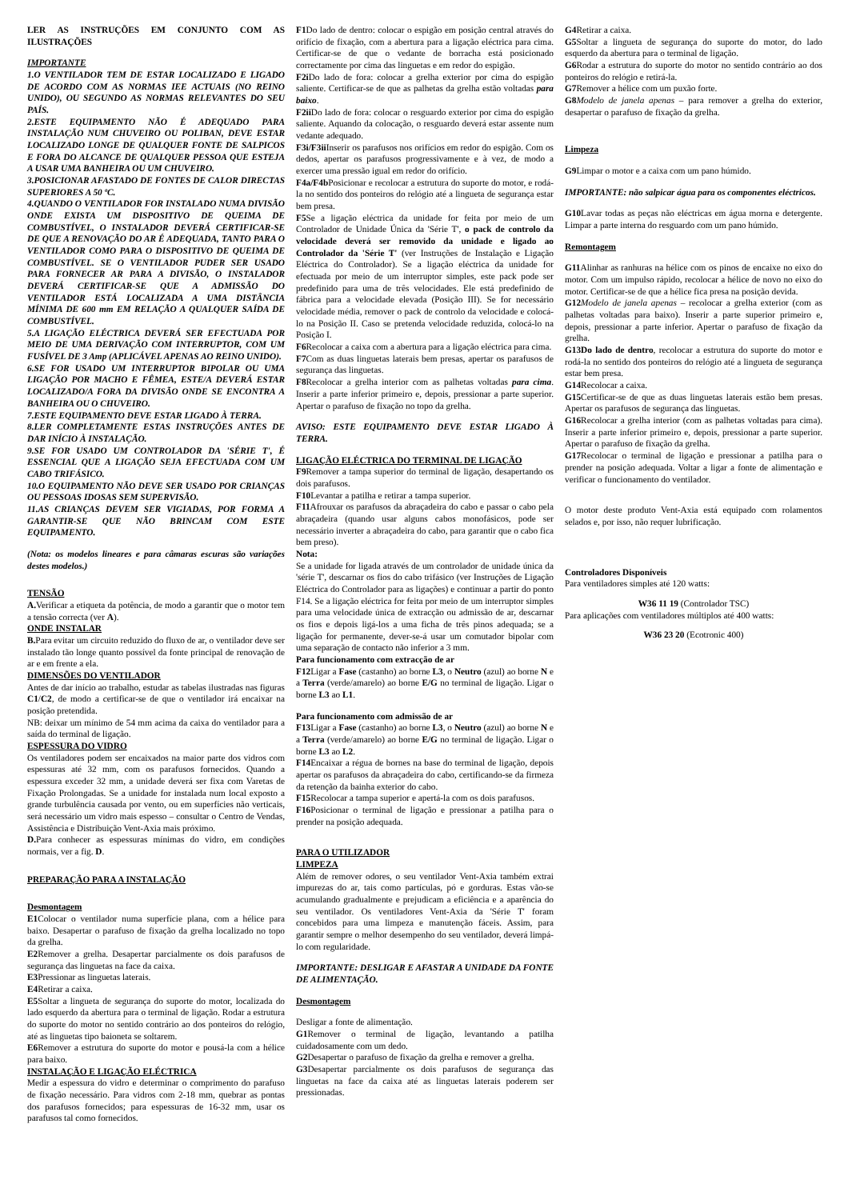LER AS INSTRUÇÕES EM CONJUNTO COM AS ILUSTRAÇÕES
IMPORTANTE
1.O VENTILADOR TEM DE ESTAR LOCALIZADO E LIGADO DE ACORDO COM AS NORMAS IEE ACTUAIS (NO REINO UNIDO), OU SEGUNDO AS NORMAS RELEVANTES DO SEU PAÍS.
2.ESTE EQUIPAMENTO NÃO É ADEQUADO PARA INSTALAÇÃO NUM CHUVEIRO OU POLIBAN, DEVE ESTAR LOCALIZADO LONGE DE QUALQUER FONTE DE SALPICOS E FORA DO ALCANCE DE QUALQUER PESSOA QUE ESTEJA A USAR UMA BANHEIRA OU UM CHUVEIRO.
3.POSICIONAR AFASTADO DE FONTES DE CALOR DIRECTAS SUPERIORES A 50 ºC.
4.QUANDO O VENTILADOR FOR INSTALADO NUMA DIVISÃO ONDE EXISTA UM DISPOSITIVO DE QUEIMA DE COMBUSTÍVEL, O INSTALADOR DEVERÁ CERTIFICAR-SE DE QUE A RENOVAÇÃO DO AR É ADEQUADA, TANTO PARA O VENTILADOR COMO PARA O DISPOSITIVO DE QUEIMA DE COMBUSTÍVEL. SE O VENTILADOR PUDER SER USADO PARA FORNECER AR PARA A DIVISÃO, O INSTALADOR DEVERÁ CERTIFICAR-SE QUE A ADMISSÃO DO VENTILADOR ESTÁ LOCALIZADA A UMA DISTÂNCIA MÍNIMA DE 600 mm EM RELAÇÃO A QUALQUER SAÍDA DE COMBUSTÍVEL.
5.A LIGAÇÃO ELÉCTRICA DEVERÁ SER EFECTUADA POR MEIO DE UMA DERIVAÇÃO COM INTERRUPTOR, COM UM FUSÍVEL DE 3 Amp (APLICÁVEL APENAS AO REINO UNIDO).
6.SE FOR USADO UM INTERRUPTOR BIPOLAR OU UMA LIGAÇÃO POR MACHO E FÊMEA, ESTE/A DEVERÁ ESTAR LOCALIZADO/A FORA DA DIVISÃO ONDE SE ENCONTRA A BANHEIRA OU O CHUVEIRO.
7.ESTE EQUIPAMENTO DEVE ESTAR LIGADO À TERRA.
8.LER COMPLETAMENTE ESTAS INSTRUÇÕES ANTES DE DAR INÍCIO À INSTALAÇÃO.
9.SE FOR USADO UM CONTROLADOR DA 'SÉRIE T', É ESSENCIAL QUE A LIGAÇÃO SEJA EFECTUADA COM UM CABO TRIFÁSICO.
10.O EQUIPAMENTO NÃO DEVE SER USADO POR CRIANÇAS OU PESSOAS IDOSAS SEM SUPERVISÃO.
11.AS CRIANÇAS DEVEM SER VIGIADAS, POR FORMA A GARANTIR-SE QUE NÃO BRINCAM COM ESTE EQUIPAMENTO.
(Nota: os modelos lineares e para câmaras escuras são variações destes modelos.)
TENSÃO
A. Verificar a etiqueta da potência, de modo a garantir que o motor tem a tensão correcta (ver A).
ONDE INSTALAR
B. Para evitar um circuito reduzido do fluxo de ar, o ventilador deve ser instalado tão longe quanto possível da fonte principal de renovação de ar e em frente a ela.
DIMENSÕES DO VENTILADOR
Antes de dar início ao trabalho, estudar as tabelas ilustradas nas figuras C1/C2, de modo a certificar-se de que o ventilador irá encaixar na posição pretendida.
NB: deixar um mínimo de 54 mm acima da caixa do ventilador para a saída do terminal de ligação.
ESPESSURA DO VIDRO
Os ventiladores podem ser encaixados na maior parte dos vidros com espessuras até 32 mm, com os parafusos fornecidos. Quando a espessura exceder 32 mm, a unidade deverá ser fixa com Varetas de Fixação Prolongadas. Se a unidade for instalada num local exposto a grande turbulência causada por vento, ou em superfícies não verticais, será necessário um vidro mais espesso – consultar o Centro de Vendas, Assistência e Distribuição Vent-Axia mais próximo.
D. Para conhecer as espessuras mínimas do vidro, em condições normais, ver a fig. D.
PREPARAÇÃO PARA A INSTALAÇÃO
Desmontagem
E1 Colocar o ventilador numa superfície plana, com a hélice para baixo. Desapertar o parafuso de fixação da grelha localizado no topo da grelha.
E2 Remover a grelha. Desapertar parcialmente os dois parafusos de segurança das linguetas na face da caixa.
E3 Pressionar as linguetas laterais.
E4 Retirar a caixa.
E5 Soltar a lingueta de segurança do suporte do motor, localizada do lado esquerdo da abertura para o terminal de ligação. Rodar a estrutura do suporte do motor no sentido contrário ao dos ponteiros do relógio, até as linguetas tipo baioneta se soltarem.
E6 Remover a estrutura do suporte do motor e pousá-la com a hélice para baixo.
INSTALAÇÃO E LIGAÇÃO ELÉCTRICA
Medir a espessura do vidro e determinar o comprimento do parafuso de fixação necessário. Para vidros com 2-18 mm, quebrar as pontas dos parafusos fornecidos; para espessuras de 16-32 mm, usar os parafusos tal como fornecidos.
F1 Do lado de dentro: colocar o espigão em posição central através do orifício de fixação, com a abertura para a ligação eléctrica para cima. Certificar-se de que o vedante de borracha está posicionado correctamente por cima das linguetas e em redor do espigão.
F2i Do lado de fora: colocar a grelha exterior por cima do espigão saliente. Certificar-se de que as palhetas da grelha estão voltadas para baixo.
F2ii Do lado de fora: colocar o resguardo exterior por cima do espigão saliente. Aquando da colocação, o resguardo deverá estar assente num vedante adequado.
F3i/F3ii Inserir os parafusos nos orifícios em redor do espigão. Com os dedos, apertar os parafusos progressivamente e à vez, de modo a exercer uma pressão igual em redor do orifício.
F4a/F4b Posicionar e recolocar a estrutura do suporte do motor, e rodá-la no sentido dos ponteiros do relógio até a lingueta de segurança estar bem presa.
F5 Se a ligação eléctrica da unidade for feita por meio de um Controlador de Unidade Única da 'Série T', o pack de controlo da velocidade deverá ser removido da unidade e ligado ao Controlador da 'Série T' (ver Instruções de Instalação e Ligação Eléctrica do Controlador). Se a ligação eléctrica da unidade for efectuada por meio de um interruptor simples, este pack pode ser predefinido para uma de três velocidades. Ele está predefinido de fábrica para a velocidade elevada (Posição III). Se for necessário velocidade média, remover o pack de controlo da velocidade e colocá-lo na Posição II. Caso se pretenda velocidade reduzida, colocá-lo na Posição I.
F6 Recolocar a caixa com a abertura para a ligação eléctrica para cima.
F7 Com as duas linguetas laterais bem presas, apertar os parafusos de segurança das linguetas.
F8 Recolocar a grelha interior com as palhetas voltadas para cima. Inserir a parte inferior primeiro e, depois, pressionar a parte superior. Apertar o parafuso de fixação no topo da grelha.
AVISO: ESTE EQUIPAMENTO DEVE ESTAR LIGADO À TERRA.
LIGAÇÃO ELÉCTRICA DO TERMINAL DE LIGAÇÃO
F9 Remover a tampa superior do terminal de ligação, desapertando os dois parafusos.
F10 Levantar a patilha e retirar a tampa superior.
F11 Afrouxar os parafusos da abraçadeira do cabo e passar o cabo pela abraçadeira (quando usar alguns cabos monofásicos, pode ser necessário inverter a abraçadeira do cabo, para garantir que o cabo fica bem preso).
Nota:
Se a unidade for ligada através de um controlador de unidade única da 'série T', descarnar os fios do cabo trifásico (ver Instruções de Ligação Eléctrica do Controlador para as ligações) e continuar a partir do ponto F14. Se a ligação eléctrica for feita por meio de um interruptor simples para uma velocidade única de extracção ou admissão de ar, descarnar os fios e depois ligá-los a uma ficha de três pinos adequada; se a ligação for permanente, dever-se-á usar um comutador bipolar com uma separação de contacto não inferior a 3 mm.
Para funcionamento com extracção de ar
F12 Ligar a Fase (castanho) ao borne L3, o Neutro (azul) ao borne N e a Terra (verde/amarelo) ao borne E/G no terminal de ligação. Ligar o borne L3 ao L1.
Para funcionamento com admissão de ar
F13 Ligar a Fase (castanho) ao borne L3, o Neutro (azul) ao borne N e a Terra (verde/amarelo) ao borne E/G no terminal de ligação. Ligar o borne L3 ao L2.
F14 Encaixar a régua de bornes na base do terminal de ligação, depois apertar os parafusos da abraçadeira do cabo, certificando-se da firmeza da retenção da bainha exterior do cabo.
F15 Recolocar a tampa superior e apertá-la com os dois parafusos.
F16 Posicionar o terminal de ligação e pressionar a patilha para o prender na posição adequada.
PARA O UTILIZADOR
LIMPEZA
Além de remover odores, o seu ventilador Vent-Axia também extrai impurezas do ar, tais como partículas, pó e gorduras. Estas vão-se acumulando gradualmente e prejudicam a eficiência e a aparência do seu ventilador. Os ventiladores Vent-Axia da 'Série T' foram concebidos para uma limpeza e manutenção fáceis. Assim, para garantir sempre o melhor desempenho do seu ventilador, deverá limpá-lo com regularidade.
IMPORTANTE: DESLIGAR E AFASTAR A UNIDADE DA FONTE DE ALIMENTAÇÃO.
Desmontagem
Desligar a fonte de alimentação.
G1 Remover o terminal de ligação, levantando a patilha cuidadosamente com um dedo.
G2 Desapertar o parafuso de fixação da grelha e remover a grelha.
G3 Desapertar parcialmente os dois parafusos de segurança das linguetas na face da caixa até as linguetas laterais poderem ser pressionadas.
G4 Retirar a caixa.
G5 Soltar a lingueta de segurança do suporte do motor, do lado esquerdo da abertura para o terminal de ligação.
G6 Rodar a estrutura do suporte do motor no sentido contrário ao dos ponteiros do relógio e retirá-la.
G7 Remover a hélice com um puxão forte.
G8 Modelo de janela apenas – para remover a grelha do exterior, desapertar o parafuso de fixação da grelha.
Limpeza
G9 Limpar o motor e a caixa com um pano húmido.
IMPORTANTE: não salpicar água para os componentes eléctricos.
G10 Lavar todas as peças não eléctricas em água morna e detergente. Limpar a parte interna do resguardo com um pano húmido.
Remontagem
G11 Alinhar as ranhuras na hélice com os pinos de encaixe no eixo do motor. Com um impulso rápido, recolocar a hélice de novo no eixo do motor. Certificar-se de que a hélice fica presa na posição devida.
G12 Modelo de janela apenas – recolocar a grelha exterior (com as palhetas voltadas para baixo). Inserir a parte superior primeiro e, depois, pressionar a parte inferior. Apertar o parafuso de fixação da grelha.
G13Do lado de dentro, recolocar a estrutura do suporte do motor e rodá-la no sentido dos ponteiros do relógio até a lingueta de segurança estar bem presa.
G14 Recolocar a caixa.
G15 Certificar-se de que as duas linguetas laterais estão bem presas. Apertar os parafusos de segurança das linguetas.
G16 Recolocar a grelha interior (com as palhetas voltadas para cima). Inserir a parte inferior primeiro e, depois, pressionar a parte superior. Apertar o parafuso de fixação da grelha.
G17 Recolocar o terminal de ligação e pressionar a patilha para o prender na posição adequada. Voltar a ligar a fonte de alimentação e verificar o funcionamento do ventilador.
O motor deste produto Vent-Axia está equipado com rolamentos selados e, por isso, não requer lubrificação.
Controladores Disponíveis
Para ventiladores simples até 120 watts:
W36 11 19 (Controlador TSC)
Para aplicações com ventiladores múltiplos até 400 watts:
W36 23 20 (Ecotronic 400)